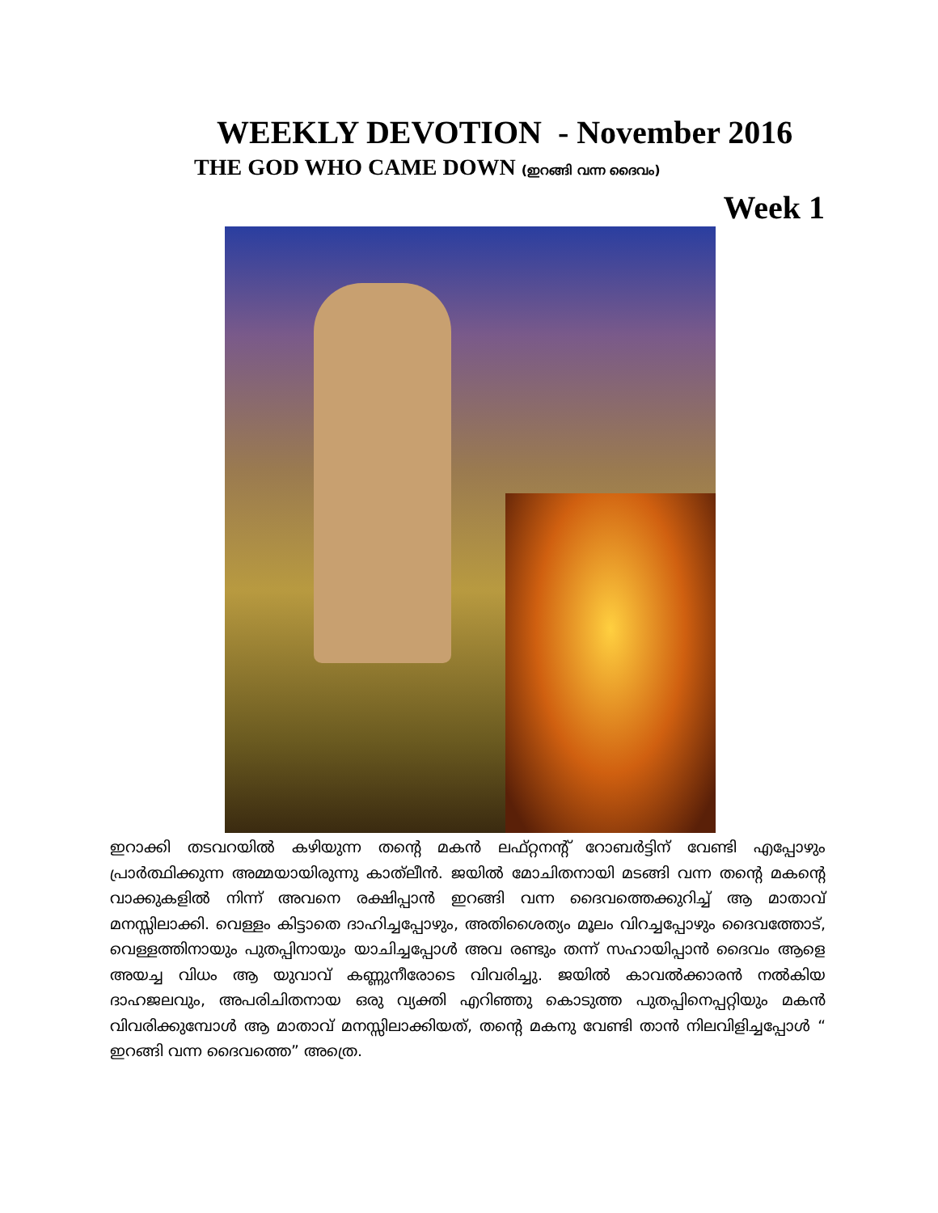WEEKLY DEVOTION - November 2016
THE GOD WHO CAME DOWN (ഇറങ്ങി വന്ന ദൈവം)
Week 1
ഇറാക്കി തടവറയിൽ കഴിയുന്ന തന്റെ മകൻ ലഫ്റ്റനന്റ് റോബർട്ടിന് വേണ്ടി എപ്പോഴും പ്രാർത്ഥിക്കുന്ന അമ്മയായിരുന്നു കാത്‌ലീൻ. ജയിൽ മോചിതനായി മടങ്ങി വന്ന തന്റെ മകന്റെ വാക്കുകളിൽ നിന്ന് അവനെ രക്ഷിപ്പാൻ ഇറങ്ങി വന്ന ദൈവത്തെക്കുറിച്ച് ആ മാതാവ് മനസ്സിലാക്കി. വെള്ളം കിട്ടാതെ ദാഹിച്ചപ്പോഴും, അതിശൈത്യം മൂലം വിറച്ചപ്പോഴും ദൈവത്തോട്, വെള്ളത്തിനായും പുതപ്പിനായും യാചിച്ചപ്പോൾ അവ രണ്ടും തന്ന് സഹായിപ്പാൻ ദൈവം ആളെ അയച്ച വിധം ആ യുവാവ് കണ്ണുനീരോടെ വിവരിച്ചു. ജയിൽ കാവൽക്കാരൻ നൽകിയ ദാഹജലവും, അപരിചിതനായ ഒരു വ്യക്തി എറിഞ്ഞു കൊടുത്ത പുതപ്പിനെപ്പറ്റിയും മകൻ വിവരിക്കുമ്പോൾ ആ മാതാവ് മനസ്സിലാക്കിയത്, തന്റെ മകനു വേണ്ടി താൻ നിലവിളിച്ചപ്പോൾ “ ഇറങ്ങി വന്ന ദൈവത്തെ” അത്രെ.